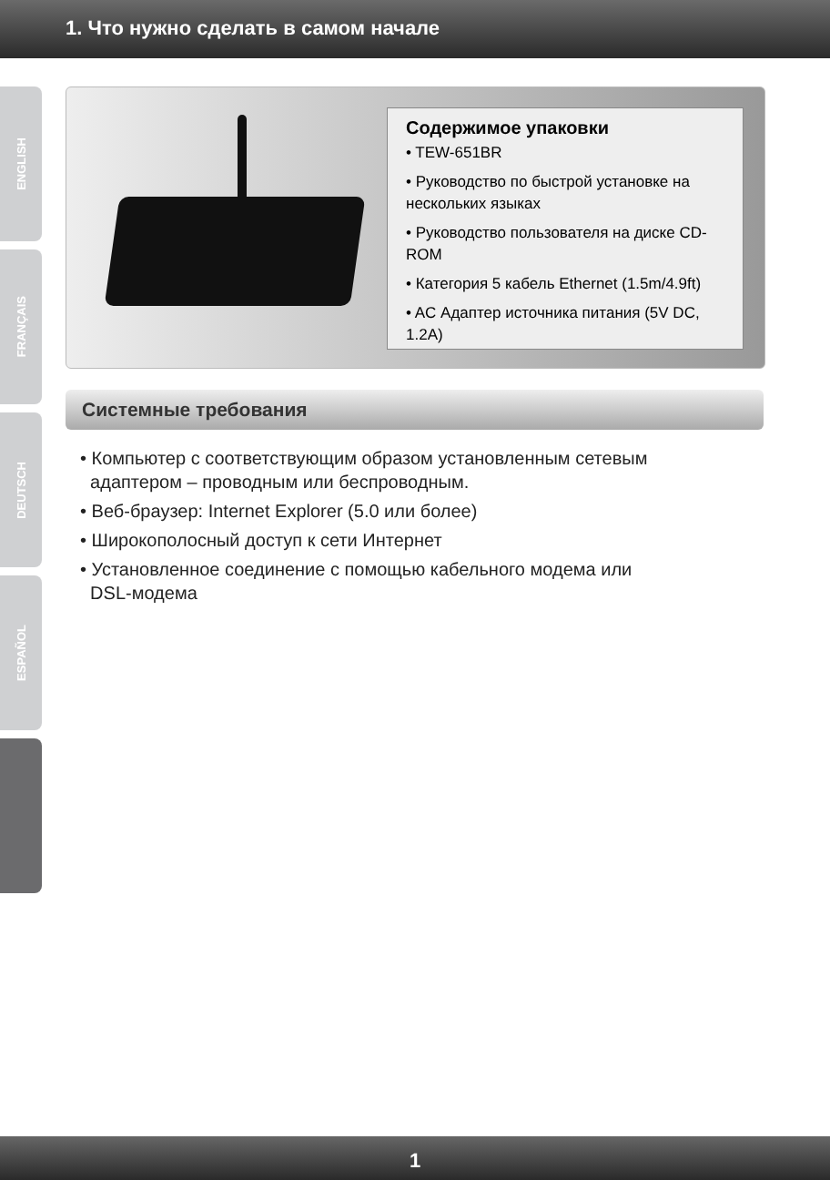1. Что нужно сделать в самом начале
ENGLISH
FRANÇAIS
DEUTSCH
ESPAÑOL
Содержимое упаковки
• TEW-651BR
• Руководство по быстрой установке на нескольких языках
• Руководство пользователя на диске CD-ROM
• Категория 5 кабель Ethernet (1.5m/4.9ft)
• AC Адаптер источника питания (5V DC, 1.2A)
Системные требования
• Компьютер с соответствующим образом установленным сетевым
адаптером – проводным или беспроводным.
• Веб-браузер: Internet Explorer (5.0 или более)
• Широкополосный доступ к сети Интернет
• Установленное соединение с помощью кабельного модема или
DSL-модема
1